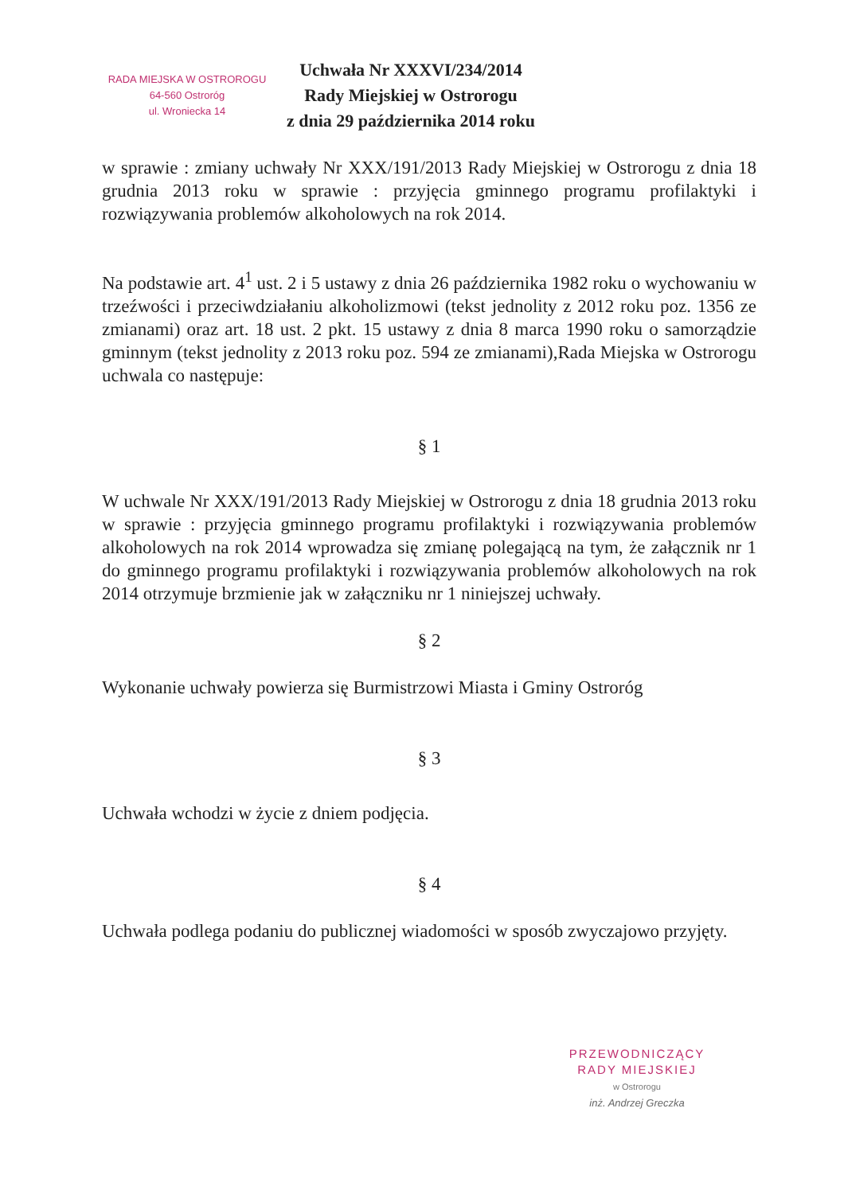RADA MIEJSKA W OSTROROGU
64-560 Ostroróg
ul. Wroniecka 14
Uchwała Nr XXXVI/234/2014
Rady Miejskiej w Ostrorogu
z dnia 29 października 2014 roku
w sprawie : zmiany uchwały Nr XXX/191/2013 Rady Miejskiej w Ostrorogu z dnia 18 grudnia 2013 roku w sprawie : przyjęcia gminnego programu profilaktyki i rozwiązywania problemów alkoholowych na rok 2014.
Na podstawie art. 4<sup>1</sup> ust. 2 i 5 ustawy z dnia 26 października 1982 roku o wychowaniu w trzeźwości i przeciwdziałaniu alkoholizmowi (tekst jednolity z 2012 roku poz. 1356 ze zmianami) oraz art. 18 ust. 2 pkt. 15 ustawy z dnia 8 marca 1990 roku o samorządzie gminnym (tekst jednolity z 2013 roku poz. 594 ze zmianami),Rada Miejska w Ostrorogu uchwala co następuje:
§ 1
W uchwale Nr XXX/191/2013 Rady Miejskiej w Ostrorogu z dnia 18 grudnia 2013 roku w sprawie : przyjęcia gminnego programu profilaktyki i rozwiązywania problemów alkoholowych na rok 2014 wprowadza się zmianę polegającą na tym, że załącznik nr 1 do gminnego programu profilaktyki i rozwiązywania problemów alkoholowych na rok 2014 otrzymuje brzmienie jak w załączniku nr 1 niniejszej uchwały.
§ 2
Wykonanie uchwały powierza się Burmistrzowi Miasta i Gminy Ostroróg
§ 3
Uchwała wchodzi w życie z dniem podjęcia.
§ 4
Uchwała podlega podaniu do publicznej wiadomości w sposób zwyczajowo przyjęty.
PRZEWODNICZĄCY
RADY MIEJSKIEJ
w Ostrorogu
inż. Andrzej Greczka